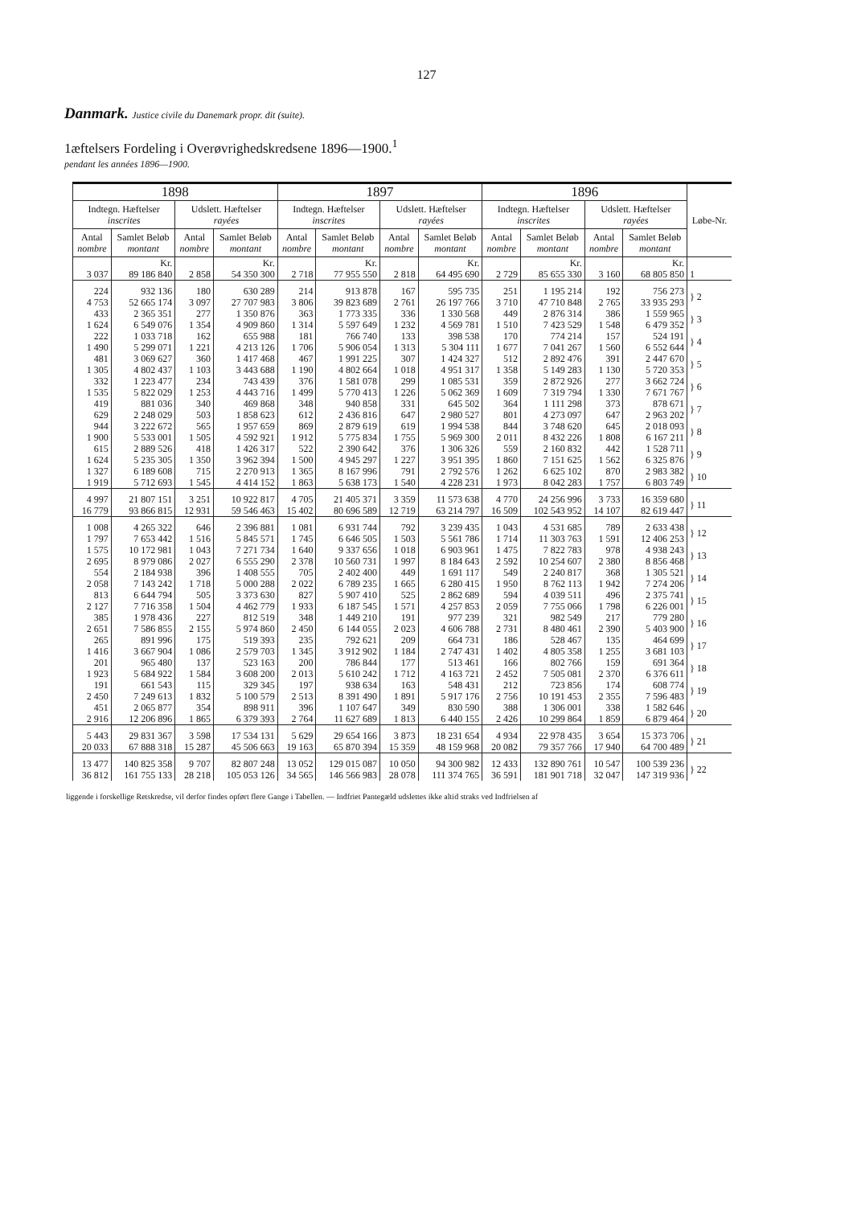127
Danmark. Justice civile du Danemark propr. dit (suite).
1æftelsers Fordeling i Overøvrighedskredsene 1896—1900.<sup>1</sup>
pendant les années 1896—1900.
| 1898 | | | | 1897 | | | | 1896 | | | | Løbe-Nr. |
| --- | --- | --- | --- | --- | --- | --- | --- | --- | --- | --- | --- | --- |
| Indtegn. Hæftelser inscrites | | Udslett. Hæftelser rayées | | Indtegn. Hæftelser inscrites | | Udslett. Hæftelser rayées | | Indtegn. Hæftelser inscrites | | Udslett. Hæftelser rayées | | |
| Antal nombre | Samlet Beløb montant | Antal nombre | Samlet Beløb montant | Antal nombre | Samlet Beløb montant | Antal nombre | Samlet Beløb montant | Antal nombre | Samlet Beløb montant | Antal nombre | Samlet Beløb montant | |
| | Kr. | | Kr. | | Kr. | | Kr. | | Kr. | | Kr. | |
| 3 037 | 89 186 840 | 2 858 | 54 350 300 | 2 718 | 77 955 550 | 2 818 | 64 495 690 | 2 729 | 85 655 330 | 3 160 | 68 805 850 | 1 |
| 224 4 753 | 932 136 52 665 174 | 180 3 097 | 630 289 27 707 983 | 214 3 806 | 913 878 39 823 689 | 167 2 761 | 595 735 26 197 766 | 251 3 710 | 1 195 214 47 710 848 | 192 2 765 | 756 273 33 935 293 | } 2 |
| 433 1 624 | 2 365 351 6 549 076 | 277 1 354 | 1 350 876 4 909 860 | 363 1 314 | 1 773 335 5 597 649 | 336 1 232 | 1 330 568 4 569 781 | 449 1 510 | 2 876 314 7 423 529 | 386 1 548 | 1 559 965 6 479 352 | } 3 |
| 222 1 490 | 1 033 718 5 299 071 | 162 1 221 | 655 988 4 213 126 | 181 1 706 | 766 740 5 906 054 | 133 1 313 | 398 538 5 304 111 | 170 1 677 | 774 214 7 041 267 | 157 1 560 | 524 191 6 552 644 | } 4 |
| 481 1 305 | 3 069 627 4 802 437 | 360 1 103 | 1 417 468 3 443 688 | 467 1 190 | 1 991 225 4 802 664 | 307 1 018 | 1 424 327 4 951 317 | 512 1 358 | 2 892 476 5 149 283 | 391 1 130 | 2 447 670 5 720 353 | } 5 |
| 332 1 535 | 1 223 477 5 822 029 | 234 1 253 | 743 439 4 443 716 | 376 1 499 | 1 581 078 5 770 413 | 299 1 226 | 1 085 531 5 062 369 | 359 1 609 | 2 872 926 7 319 794 | 277 1 330 | 3 662 724 7 671 767 | } 6 |
| 419 629 | 881 036 2 248 029 | 340 503 | 469 868 1 858 623 | 348 612 | 940 858 2 436 816 | 331 647 | 645 502 2 980 527 | 364 801 | 1 111 298 4 273 097 | 373 647 | 878 671 2 963 202 | } 7 |
| 944 1 900 | 3 222 672 5 533 001 | 565 1 505 | 1 957 659 4 592 921 | 869 1 912 | 2 879 619 5 775 834 | 619 1 755 | 1 994 538 5 969 300 | 844 2 011 | 3 748 620 8 432 226 | 645 1 808 | 2 018 093 6 167 211 | } 8 |
| 615 1 624 | 2 889 526 5 235 305 | 418 1 350 | 1 426 317 3 962 394 | 522 1 500 | 2 390 642 4 945 297 | 376 1 227 | 1 306 326 3 951 395 | 559 1 860 | 2 160 832 7 151 625 | 442 1 562 | 1 528 711 6 325 876 | } 9 |
| 1 327 1 919 | 6 189 608 5 712 693 | 715 1 545 | 2 270 913 4 414 152 | 1 365 1 863 | 8 167 996 5 638 173 | 791 1 540 | 2 792 576 4 228 231 | 1 262 1 973 | 6 625 102 8 042 283 | 870 1 757 | 2 983 382 6 803 749 | } 10 |
| 4 997 16 779 | 21 807 151 93 866 815 | 3 251 12 931 | 10 922 817 59 546 463 | 4 705 15 402 | 21 405 371 80 696 589 | 3 359 12 719 | 11 573 638 63 214 797 | 4 770 16 509 | 24 256 996 102 543 952 | 3 733 14 107 | 16 359 680 82 619 447 | } 11 |
| 1 008 1 797 | 4 265 322 7 653 442 | 646 1 516 | 2 396 881 5 845 571 | 1 081 1 745 | 6 931 744 6 646 505 | 792 1 503 | 3 239 435 5 561 786 | 1 043 1 714 | 4 531 685 11 303 763 | 789 1 591 | 2 633 438 12 406 253 | } 12 |
| 1 575 2 695 | 10 172 981 8 979 086 | 1 043 2 027 | 7 271 734 6 555 290 | 1 640 2 378 | 9 337 656 10 560 731 | 1 018 1 997 | 6 903 961 8 184 643 | 1 475 2 592 | 7 822 783 10 254 607 | 978 2 380 | 4 938 243 8 856 468 | } 13 |
| 554 2 058 | 2 184 938 7 143 242 | 396 1 718 | 1 408 555 5 000 288 | 705 2 022 | 2 402 400 6 789 235 | 449 1 665 | 1 691 117 6 280 415 | 549 1 950 | 2 240 817 8 762 113 | 368 1 942 | 1 305 521 7 274 206 | } 14 |
| 813 2 127 | 6 644 794 7 716 358 | 505 1 504 | 3 373 630 4 462 779 | 827 1 933 | 5 907 410 6 187 545 | 525 1 571 | 2 862 689 4 257 853 | 594 2 059 | 4 039 511 7 755 066 | 496 1 798 | 2 375 741 6 226 001 | } 15 |
| 385 2 651 | 1 978 436 7 586 855 | 227 2 155 | 812 519 5 974 860 | 348 2 450 | 1 449 210 6 144 055 | 191 2 023 | 977 239 4 606 788 | 321 2 731 | 982 549 8 480 461 | 217 2 390 | 779 280 5 403 900 | } 16 |
| 265 1 416 | 891 996 3 667 904 | 175 1 086 | 519 393 2 579 703 | 235 1 345 | 792 621 3 912 902 | 209 1 184 | 664 731 2 747 431 | 186 1 402 | 528 467 4 805 358 | 135 1 255 | 464 699 3 681 103 | } 17 |
| 201 1 923 | 965 480 5 684 922 | 137 1 584 | 523 163 3 608 200 | 200 2 013 | 786 844 5 610 242 | 177 1 712 | 513 461 4 163 721 | 166 2 452 | 802 766 7 505 081 | 159 2 370 | 691 364 6 376 611 | } 18 |
| 191 2 450 | 661 543 7 249 613 | 115 1 832 | 329 345 5 100 579 | 197 2 513 | 938 634 8 391 490 | 163 1 891 | 548 431 5 917 176 | 212 2 756 | 723 856 10 191 453 | 174 2 355 | 608 774 7 596 483 | } 19 |
| 451 2 916 | 2 065 877 12 206 896 | 354 1 865 | 898 911 6 379 393 | 396 2 764 | 1 107 647 11 627 689 | 349 1 813 | 830 590 6 440 155 | 388 2 426 | 1 306 001 10 299 864 | 338 1 859 | 1 582 646 6 879 464 | } 20 |
| 5 443 20 033 | 29 831 367 67 888 318 | 3 598 15 287 | 17 534 131 45 506 663 | 5 629 19 163 | 29 654 166 65 870 394 | 3 873 15 359 | 18 231 654 48 159 968 | 4 934 20 082 | 22 978 435 79 357 766 | 3 654 17 940 | 15 373 706 64 700 489 | } 21 |
| 13 477 36 812 | 140 825 358 161 755 133 | 9 707 28 218 | 82 807 248 105 053 126 | 13 052 34 565 | 129 015 087 146 566 983 | 10 050 28 078 | 94 300 982 111 374 765 | 12 433 36 591 | 132 890 761 181 901 718 | 10 547 32 047 | 100 539 236 147 319 936 | } 22 |
liggende i forskellige Retskredse, vil derfor findes opført flere Gange i Tabellen. — Indfriet Pantegæld udslettes ikke altid straks ved Indfrielsen af